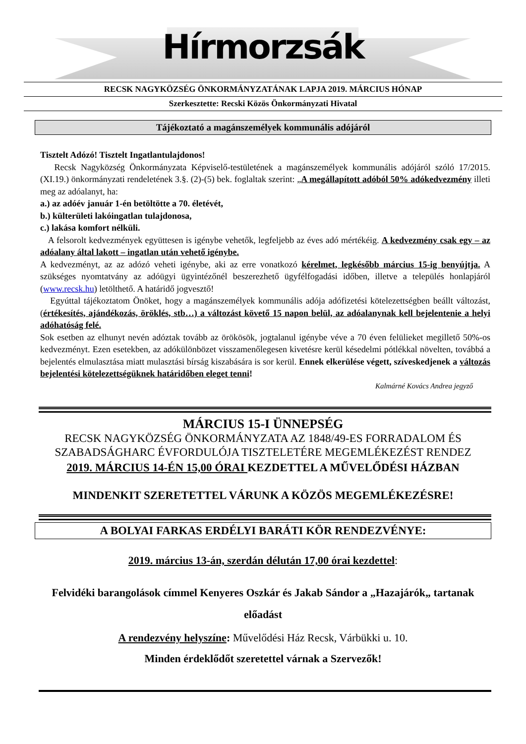Hírmorzsák
RECSK NAGYKÖZSÉG ÖNKORMÁNYZATÁNAK LAPJA 2019. MÁRCIUS HÓNAP
Szerkesztette: Recski Közös Önkormányzati Hivatal
Tájékoztató a magánszemélyek kommunális adójáról
Tisztelt Adózó! Tisztelt Ingatlantulajdonos!
Recsk Nagyközség Önkormányzata Képviselő-testületének a magánszemélyek kommunális adójáról szóló 17/2015. (XI.19.) önkormányzati rendeletének 3.§. (2)-(5) bek. foglaltak szerint: „A megállapított adóból 50% adókedvezmény illeti meg az adóalanyt, ha:
a.) az adóév január 1-én betöltötte a 70. életévét,
b.) külterületi lakóingatlan tulajdonosa,
c.) lakása komfort nélküli.
A felsorolt kedvezmények együttesen is igénybe vehetők, legfeljebb az éves adó mértékéig. A kedvezmény csak egy – az adóalany által lakott – ingatlan után vehető igénybe.
A kedvezményt, az az adózó veheti igénybe, aki az erre vonatkozó kérelmet, legkésőbb március 15-ig benyújtja. A szükséges nyomtatvány az adóügyi ügyintézőnél beszerezhető ügyfélfogadási időben, illetve a település honlapjáról (www.recsk.hu) letölthető. A határidő jogvesztő!
Egyúttal tájékoztatom Önöket, hogy a magánszemélyek kommunális adója adófizetési kötelezettségben beállt változást, (értékesítés, ajándékozás, öröklés, stb…) a változást követő 15 napon belül, az adóalanynak kell bejelentenie a helyi adóhatóság felé.
Sok esetben az elhunyt nevén adóztak tovább az örökösök, jogtalanul igénybe véve a 70 éven felülieket megillető 50%-os kedvezményt. Ezen esetekben, az adókülönbözet visszamenőlegesen kivetésre kerül késedelmi pótlékkal növelten, továbbá a bejelentés elmulasztása miatt mulasztási bírság kiszabására is sor kerül. Ennek elkerülése végett, szíveskedjenek a változás bejelentési kötelezettségüknek határidőben eleget tenni!
Kalmárné Kovács Andrea jegyző
MÁRCIUS 15-I ÜNNEPSÉG
RECSK NAGYKÖZSÉG ÖNKORMÁNYZATA AZ 1848/49-ES FORRADALOM ÉS SZABADSÁGHARC ÉVFORDULÓJA TISZTELETÉRE MEGEMLÉKEZÉST RENDEZ
2019. MÁRCIUS 14-ÉN 15,00 ÓRAI KEZDETTEL A MŰVELŐDÉSI HÁZBAN
MINDENKIT SZERETETTEL VÁRUNK A KÖZÖS MEGEMLÉKEZÉSRE!
A BOLYAI FARKAS ERDÉLYI BARÁTI KÖR RENDEZVÉNYE:
2019. március 13-án, szerdán délután 17,00 órai kezdettel:
Felvidéki barangolások címmel Kenyeres Oszkár és Jakab Sándor a „Hazajárók„ tartanak előadást
A rendezvény helyszíne: Művelődési Ház Recsk, Várbükki u. 10.
Minden érdeklődőt szeretettel várnak a Szervezők!